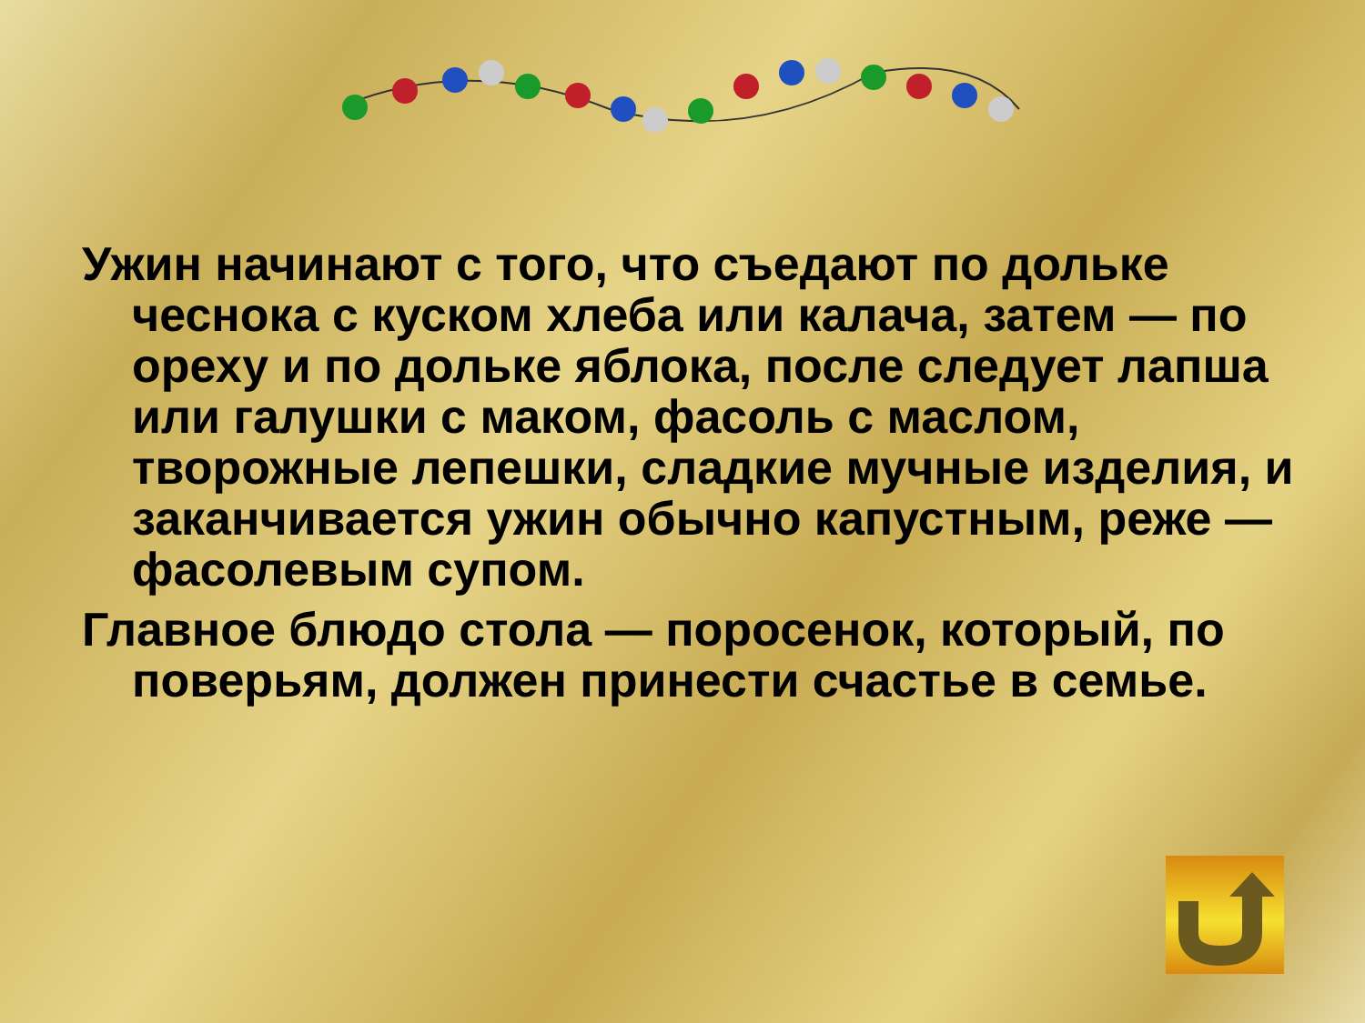Ужин начинают с того, что съедают по дольке чеснока с куском хлеба или калача, затем — по ореху и по дольке яблока, после следует лапша или галушки с маком, фасоль с маслом, творожные лепешки, сладкие мучные изделия, и заканчивается ужин обычно капустным, реже — фасолевым супом.
Главное блюдо стола — поросенок, который, по поверьям, должен принести счастье в семье.